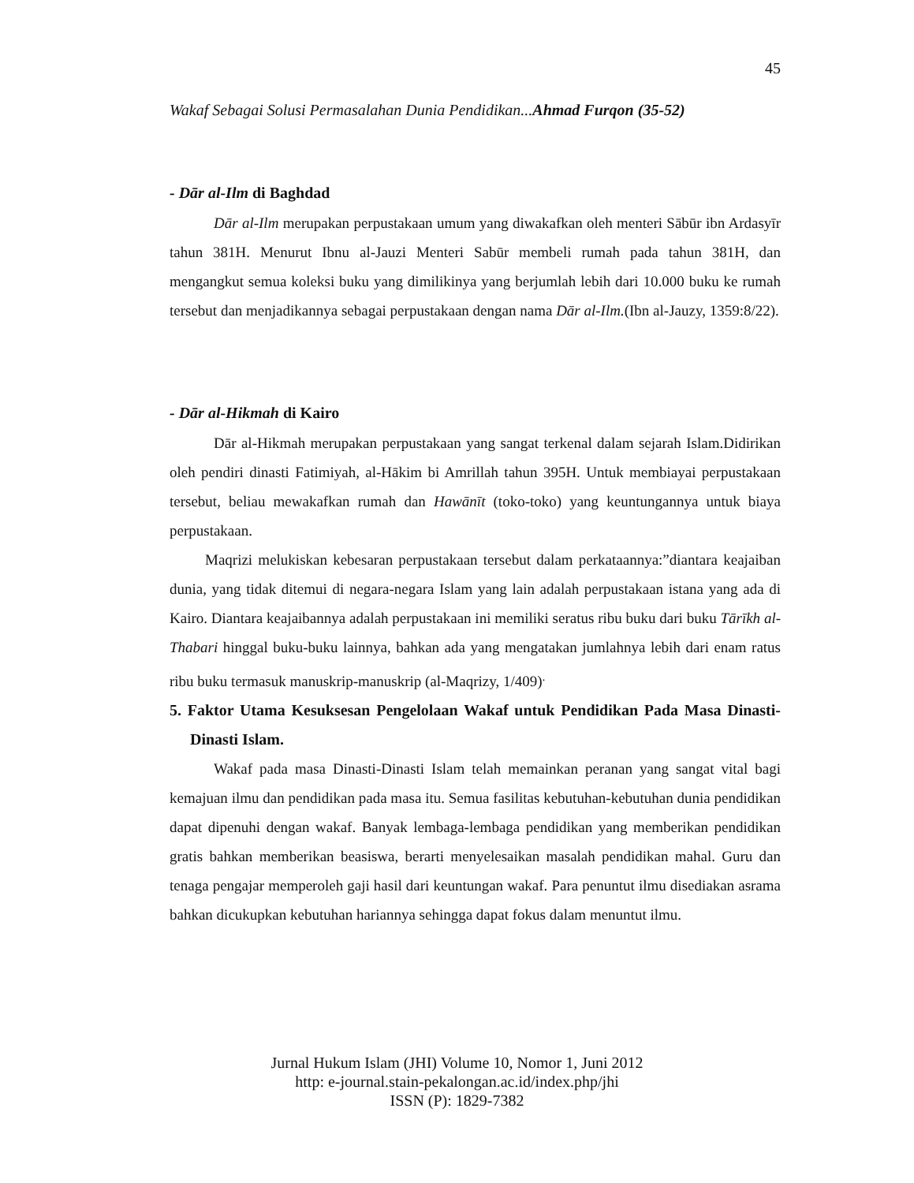45
Wakaf Sebagai Solusi Permasalahan Dunia Pendidikan...Ahmad Furqon (35-52)
- Dār al-Ilm di Baghdad
Dār al-Ilm merupakan perpustakaan umum yang diwakafkan oleh menteri Sābūr ibn Ardasyīr tahun 381H. Menurut Ibnu al-Jauzi Menteri Sabūr membeli rumah pada tahun 381H, dan mengangkut semua koleksi buku yang dimilikinya yang berjumlah lebih dari 10.000 buku ke rumah tersebut dan menjadikannya sebagai perpustakaan dengan nama Dār al-Ilm.(Ibn al-Jauzy, 1359:8/22).
- Dār al-Hikmah di Kairo
Dār al-Hikmah merupakan perpustakaan yang sangat terkenal dalam sejarah Islam.Didirikan oleh pendiri dinasti Fatimiyah, al-Hākim bi Amrillah tahun 395H. Untuk membiayai perpustakaan tersebut, beliau mewakafkan rumah dan Hawānīt (toko-toko) yang keuntungannya untuk biaya perpustakaan.
Maqrizi melukiskan kebesaran perpustakaan tersebut dalam perkataannya:”diantara keajaiban dunia, yang tidak ditemui di negara-negara Islam yang lain adalah perpustakaan istana yang ada di Kairo. Diantara keajaibannya adalah perpustakaan ini memiliki seratus ribu buku dari buku Tārīkh al-Thabari hinggal buku-buku lainnya, bahkan ada yang mengatakan jumlahnya lebih dari enam ratus ribu buku termasuk manuskrip-manuskrip (al-Maqrizy, 1/409)<sup>.</sup>
5. Faktor Utama Kesuksesan Pengelolaan Wakaf untuk Pendidikan Pada Masa Dinasti-Dinasti Islam.
Wakaf pada masa Dinasti-Dinasti Islam telah memainkan peranan yang sangat vital bagi kemajuan ilmu dan pendidikan pada masa itu. Semua fasilitas kebutuhan-kebutuhan dunia pendidikan dapat dipenuhi dengan wakaf. Banyak lembaga-lembaga pendidikan yang memberikan pendidikan gratis bahkan memberikan beasiswa, berarti menyelesaikan masalah pendidikan mahal. Guru dan tenaga pengajar memperoleh gaji hasil dari keuntungan wakaf. Para penuntut ilmu disediakan asrama bahkan dicukupkan kebutuhan hariannya sehingga dapat fokus dalam menuntut ilmu.
Jurnal Hukum Islam (JHI) Volume 10, Nomor 1, Juni 2012
http: e-journal.stain-pekalongan.ac.id/index.php/jhi
ISSN (P): 1829-7382